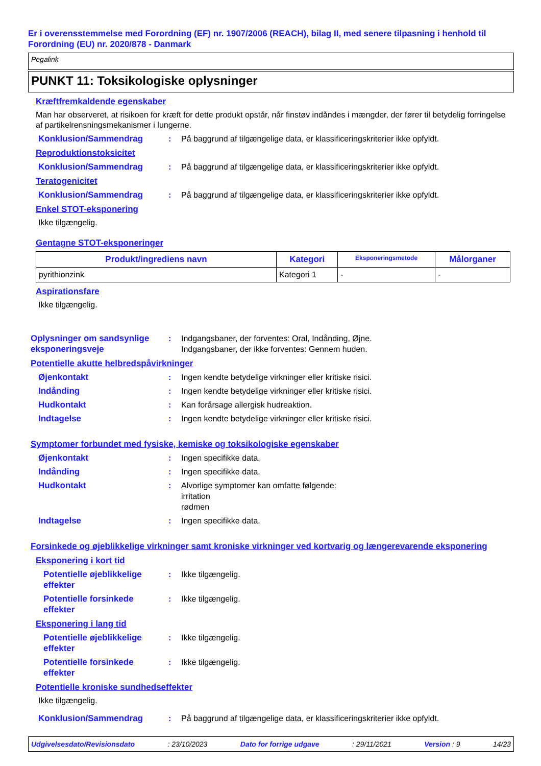Er i overensstemmelse med Forordning (EF) nr. 1907/2006 (REACH), bilag II, med senere tilpasning i henhold til Forordning (EU) nr. 2020/878 - Danmark
Pegalink
PUNKT 11: Toksikologiske oplysninger
Kræftfremkaldende egenskaber
Man har observeret, at risikoen for kræft for dette produkt opstår, når finstøv indåndes i mængder, der fører til betydelig forringelse af partikelrensningsmekanismer i lungerne.
Konklusion/Sammendrag : På baggrund af tilgængelige data, er klassificeringskriterier ikke opfyldt.
Reproduktionstoksicitet
Konklusion/Sammendrag : På baggrund af tilgængelige data, er klassificeringskriterier ikke opfyldt.
Teratogenicitet
Konklusion/Sammendrag : På baggrund af tilgængelige data, er klassificeringskriterier ikke opfyldt.
Enkel STOT-eksponering
Ikke tilgængelig.
Gentagne STOT-eksponeringer
| Produkt/ingrediens navn | Kategori | Eksponeringsmetode | Målorganer |
| --- | --- | --- | --- |
| pyrithionzink | Kategori 1 | - | - |
Aspirationsfare
Ikke tilgængelig.
Oplysninger om sandsynlige eksponeringsveje
: Indgangsbaner, der forventes: Oral, Indånding, Øjne.
Indgangsbaner, der ikke forventes: Gennem huden.
Potentielle akutte helbredspåvirkninger
Øjenkontakt : Ingen kendte betydelige virkninger eller kritiske risici.
Indånding : Ingen kendte betydelige virkninger eller kritiske risici.
Hudkontakt : Kan forårsage allergisk hudreaktion.
Indtagelse : Ingen kendte betydelige virkninger eller kritiske risici.
Symptomer forbundet med fysiske, kemiske og toksikologiske egenskaber
Øjenkontakt : Ingen specifikke data.
Indånding : Ingen specifikke data.
Hudkontakt : Alvorlige symptomer kan omfatte følgende:
irritation
rødmen
Indtagelse : Ingen specifikke data.
Forsinkede og øjeblikkelige virkninger samt kroniske virkninger ved kortvarig og længerevarende eksponering
Eksponering i kort tid
Potentielle øjeblikkelige effekter
: Ikke tilgængelig.
Potentielle forsinkede effekter
: Ikke tilgængelig.
Eksponering i lang tid
Potentielle øjeblikkelige effekter
: Ikke tilgængelig.
Potentielle forsinkede effekter
: Ikke tilgængelig.
Potentielle kroniske sundhedseffekter
Ikke tilgængelig.
Konklusion/Sammendrag : På baggrund af tilgængelige data, er klassificeringskriterier ikke opfyldt.
Udgivelsesdato/Revisionsdato: 23/10/2023 Dato for forrige udgave: 29/11/2021 Version : 9 14/23